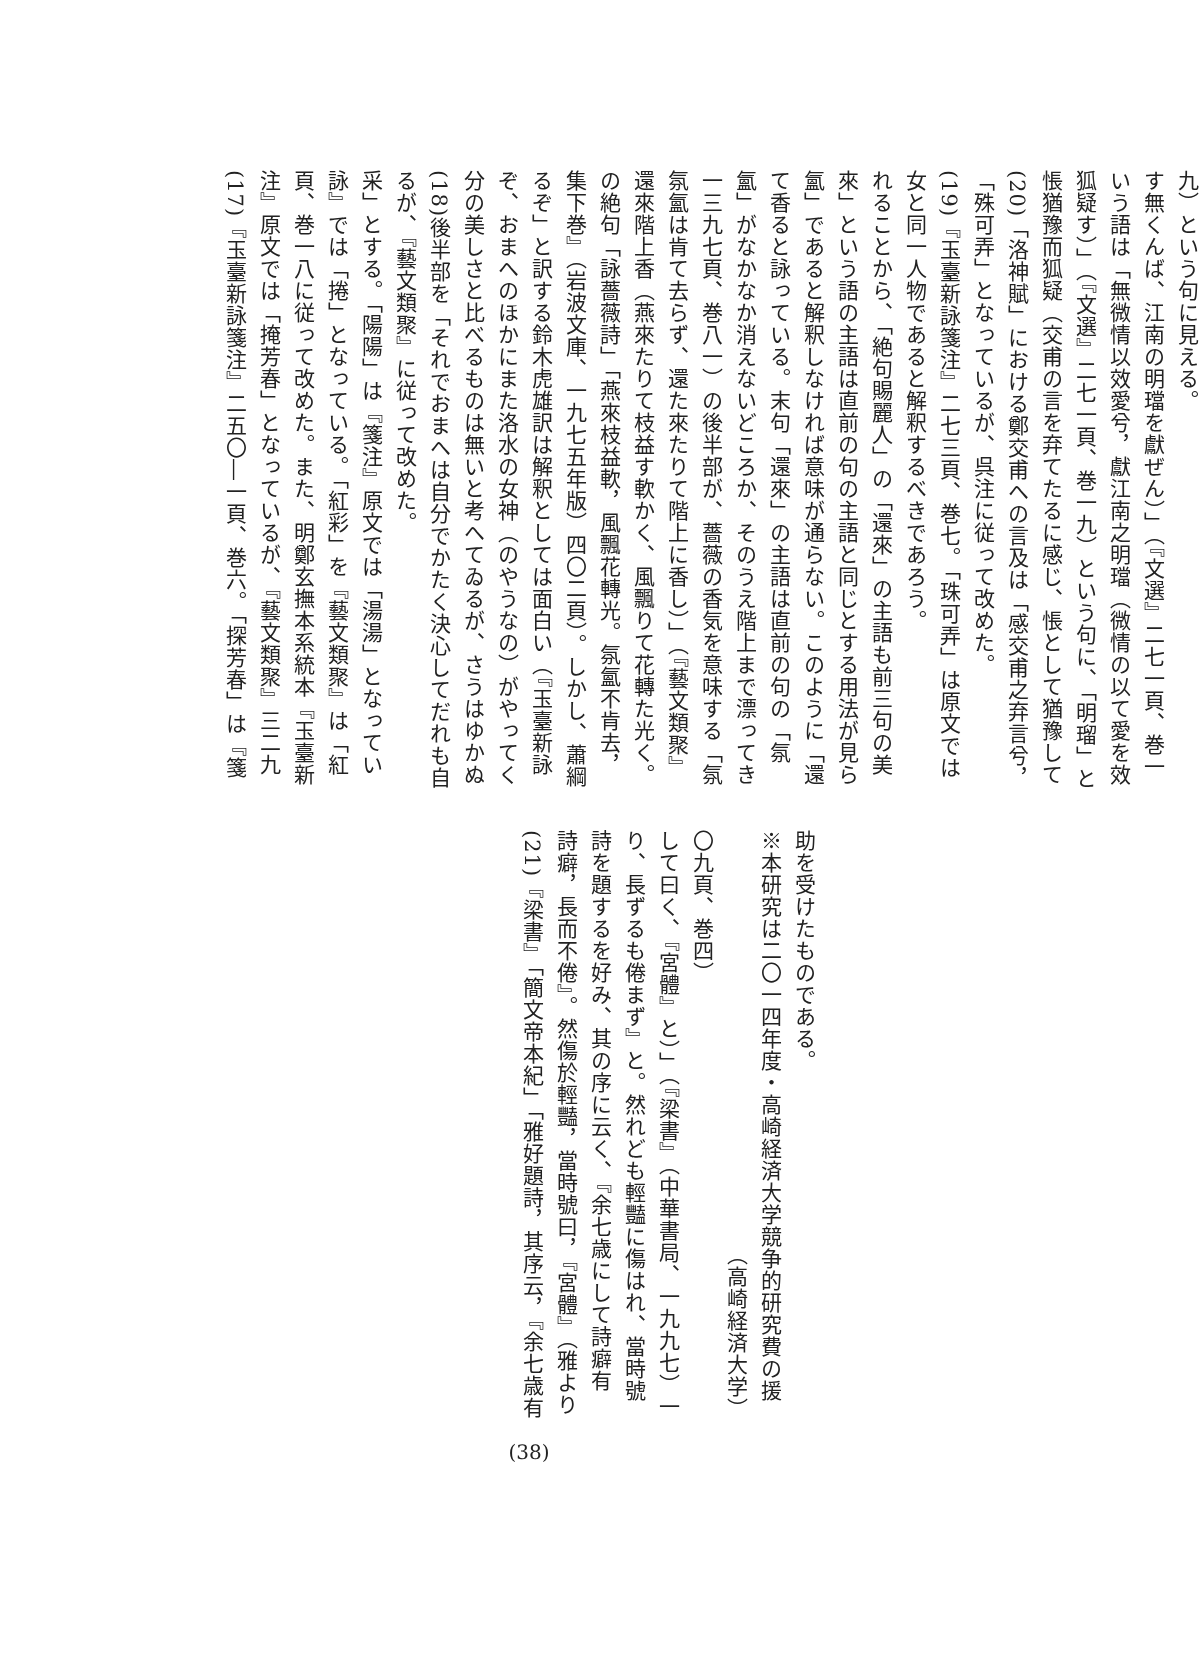(17)『玉臺新詠箋注』二五〇―一頁、巻六。「探芳春」は『箋注』原文では「掩芳春」となっているが、『藝文類聚』三二九頁、巻一八に従って改めた。また、明鄭玄撫本系統本『玉臺新詠』では「捲」となっている。「紅彩」を『藝文類聚』は「紅采」とする。「陽陽」は『箋注』原文では「湯湯」となっているが、『藝文類聚』に従って改めた。
(18)後半部を「それでおまへは自分でかたく決心してだれも自分の美しさと比べるものは無いと考へてゐるが、さうはゆかぬぞ、おまへのほかにまた洛水の女神（のやうなの）がやってくるぞ」と訳する鈴木虎雄訳は解釈としては面白い（『玉臺新詠集下巻』（岩波文庫、一九七五年版）四〇二頁）。しかし、蕭綱の絶句「詠薔薇詩」「燕來枝益軟，風飄花轉光。氛氳不肯去，還來階上香（燕來たりて枝益す軟かく、風飄りて花轉た光く。氛氳は肯て去らず、還た來たりて階上に香し）」（『藝文類聚』一三九七頁、巻八一）の後半部が、薔薇の香気を意味する「氛氳」がなかなか消えないどころか、そのうえ階上まで漂ってきて香ると詠っている。末句「還來」の主語は直前の句の「氛氳」であると解釈しなければ意味が通らない。このように「還來」という語の主語は直前の句の主語と同じとする用法が見られることから、「絶句賜麗人」の「還來」の主語も前三句の美女と同一人物であると解釈するべきであろう。
(19)『玉臺新詠箋注』二七三頁、巻七。「珠可弄」は原文では「殊可弄」となっているが、呉注に従って改めた。
(20)「洛神賦」における鄭交甫への言及は「感交甫之弃言兮，悵猶豫而狐疑（交甫の言を弃てたるに感じ、悵として猶豫して狐疑す）」（『文選』二七一頁、巻一九）という句に、「明瑠」という語は「無微情以效愛兮，獻江南之明璫（微情の以て愛を效す無くんば、江南の明璫を獻ぜん）」（『文選』二七一頁、巻一九）という句に見える。
(21)『梁書』「簡文帝本紀」「雅好題詩，其序云，『余七歳有詩癖，長而不倦』。然傷於輕豔，當時號曰，『宮體』（雅より詩を題するを好み、其の序に云く、『余七歳にして詩癖有り、長ずるも倦まず』と。然れども輕豔に傷はれ、當時號して曰く、『宮體』と）」（『梁書』（中華書局、一九九七）一〇九頁、巻四）
（高崎経済大学）
※本研究は二〇一四年度・高崎経済大学競争的研究費の援助を受けたものである。
(38)